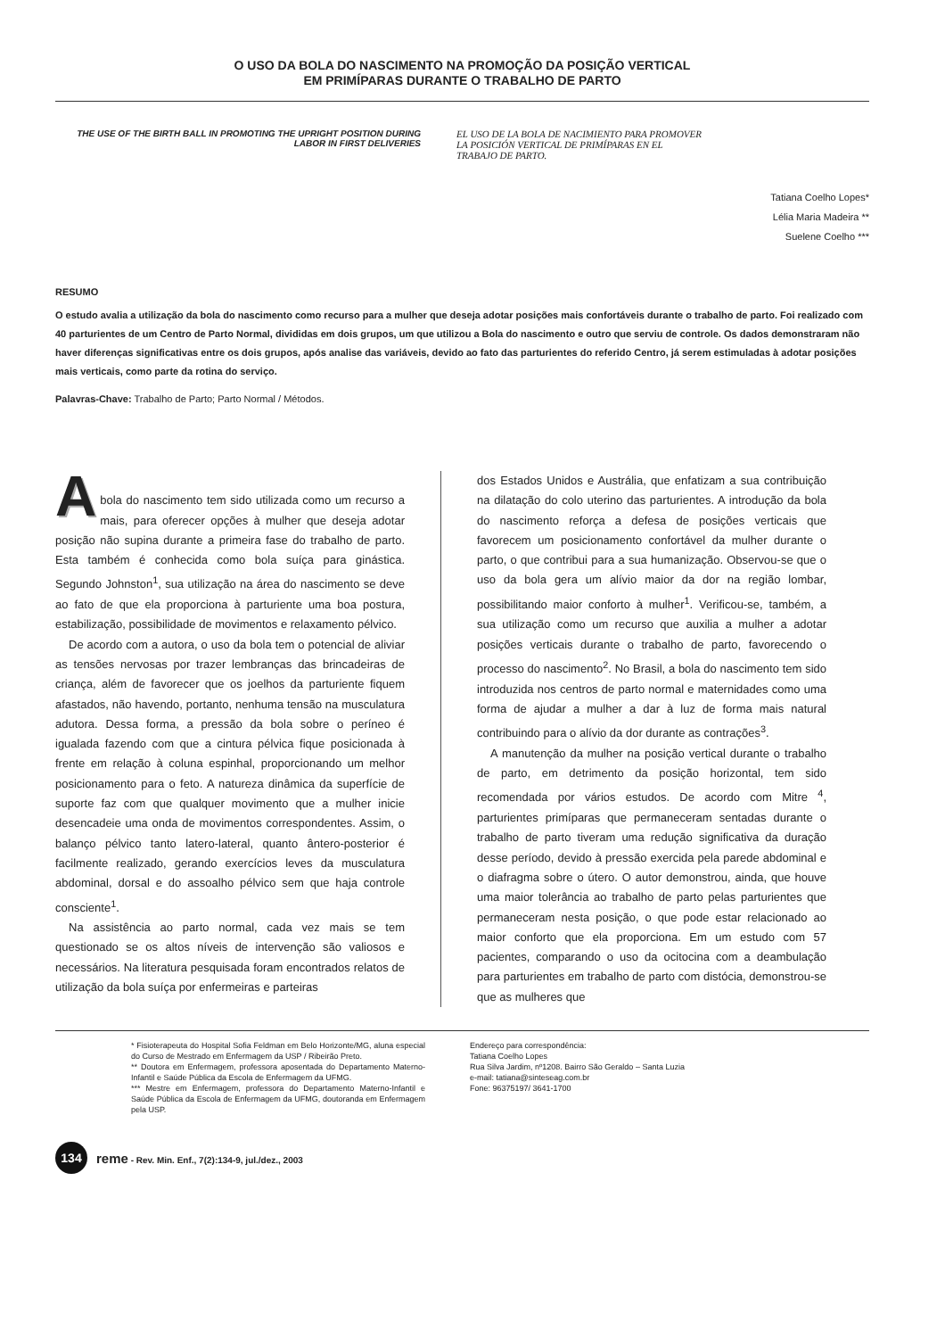O USO DA BOLA DO NASCIMENTO NA PROMOÇÃO DA POSIÇÃO VERTICAL
EM PRIMÍPARAS DURANTE O TRABALHO DE PARTO
THE USE OF THE BIRTH BALL IN PROMOTING THE UPRIGHT POSITION DURING LABOR IN FIRST DELIVERIES
EL USO DE LA BOLA DE NACIMIENTO PARA PROMOVER
LA POSICIÓN VERTICAL DE PRIMÍPARAS EN EL
TRABAJO DE PARTO.
Tatiana Coelho Lopes*
Lélia Maria Madeira **
Suelene Coelho ***
RESUMO
O estudo avalia a utilização da bola do nascimento como recurso para a mulher que deseja adotar posições mais confortáveis durante o trabalho de parto. Foi realizado com 40 parturientes de um Centro de Parto Normal, divididas em dois grupos, um que utilizou a Bola do nascimento e outro que serviu de controle. Os dados demonstraram não haver diferenças significativas entre os dois grupos, após analise das variáveis, devido ao fato das parturientes do referido Centro, já serem estimuladas à adotar posições mais verticais, como parte da rotina do serviço.
Palavras-Chave: Trabalho de Parto; Parto Normal / Métodos.
A
bola do nascimento tem sido utilizada como um recurso a mais, para oferecer opções à mulher que deseja adotar posição não supina durante a primeira fase do trabalho de parto. Esta também é conhecida como bola suíça para ginástica. Segundo Johnston<sup>1</sup>, sua utilização na área do nascimento se deve ao fato de que ela proporciona à parturiente uma boa postura, estabilização, possibilidade de movimentos e relaxamento pélvico.
De acordo com a autora, o uso da bola tem o potencial de aliviar as tensões nervosas por trazer lembranças das brincadeiras de criança, além de favorecer que os joelhos da parturiente fiquem afastados, não havendo, portanto, nenhuma tensão na musculatura adutora. Dessa forma, a pressão da bola sobre o períneo é igualada fazendo com que a cintura pélvica fique posicionada à frente em relação à coluna espinhal, proporcionando um melhor posicionamento para o feto. A natureza dinâmica da superfície de suporte faz com que qualquer movimento que a mulher inicie desencadeie uma onda de movimentos correspondentes. Assim, o balanço pélvico tanto latero-lateral, quanto ântero-posterior é facilmente realizado, gerando exercícios leves da musculatura abdominal, dorsal e do assoalho pélvico sem que haja controle consciente<sup>1</sup>.
Na assistência ao parto normal, cada vez mais se tem questionado se os altos níveis de intervenção são valiosos e necessários. Na literatura pesquisada foram encontrados relatos de utilização da bola suíça por enfermeiras e parteiras
dos Estados Unidos e Austrália, que enfatizam a sua contribuição na dilatação do colo uterino das parturientes. A introdução da bola do nascimento reforça a defesa de posições verticais que favorecem um posicionamento confortável da mulher durante o parto, o que contribui para a sua humanização. Observou-se que o uso da bola gera um alívio maior da dor na região lombar, possibilitando maior conforto à mulher<sup>1</sup>. Verificou-se, também, a sua utilização como um recurso que auxilia a mulher a adotar posições verticais durante o trabalho de parto, favorecendo o processo do nascimento<sup>2</sup>. No Brasil, a bola do nascimento tem sido introduzida nos centros de parto normal e maternidades como uma forma de ajudar a mulher a dar à luz de forma mais natural contribuindo para o alívio da dor durante as contrações<sup>3</sup>.
A manutenção da mulher na posição vertical durante o trabalho de parto, em detrimento da posição horizontal, tem sido recomendada por vários estudos. De acordo com Mitre <sup>4</sup>, parturientes primíparas que permaneceram sentadas durante o trabalho de parto tiveram uma redução significativa da duração desse período, devido à pressão exercida pela parede abdominal e o diafragma sobre o útero. O autor demonstrou, ainda, que houve uma maior tolerância ao trabalho de parto pelas parturientes que permaneceram nesta posição, o que pode estar relacionado ao maior conforto que ela proporciona. Em um estudo com 57 pacientes, comparando o uso da ocitocina com a deambulação para parturientes em trabalho de parto com distócia, demonstrou-se que as mulheres que
* Fisioterapeuta do Hospital Sofia Feldman em Belo Horizonte/MG, aluna especial do Curso de Mestrado em Enfermagem da USP / Ribeirão Preto.
** Doutora em Enfermagem, professora aposentada do Departamento Materno-Infantil e Saúde Pública da Escola de Enfermagem da UFMG.
*** Mestre em Enfermagem, professora do Departamento Materno-Infantil e Saúde Pública da Escola de Enfermagem da UFMG, doutoranda em Enfermagem pela USP.
Endereço para correspondência:
Tatiana Coelho Lopes
Rua Silva Jardim, nº1208. Bairro São Geraldo – Santa Luzia
e-mail: tatiana@sinteseag.com.br
Fone: 96375197/ 3641-1700
134
reme - Rev. Min. Enf., 7(2):134-9, jul./dez., 2003